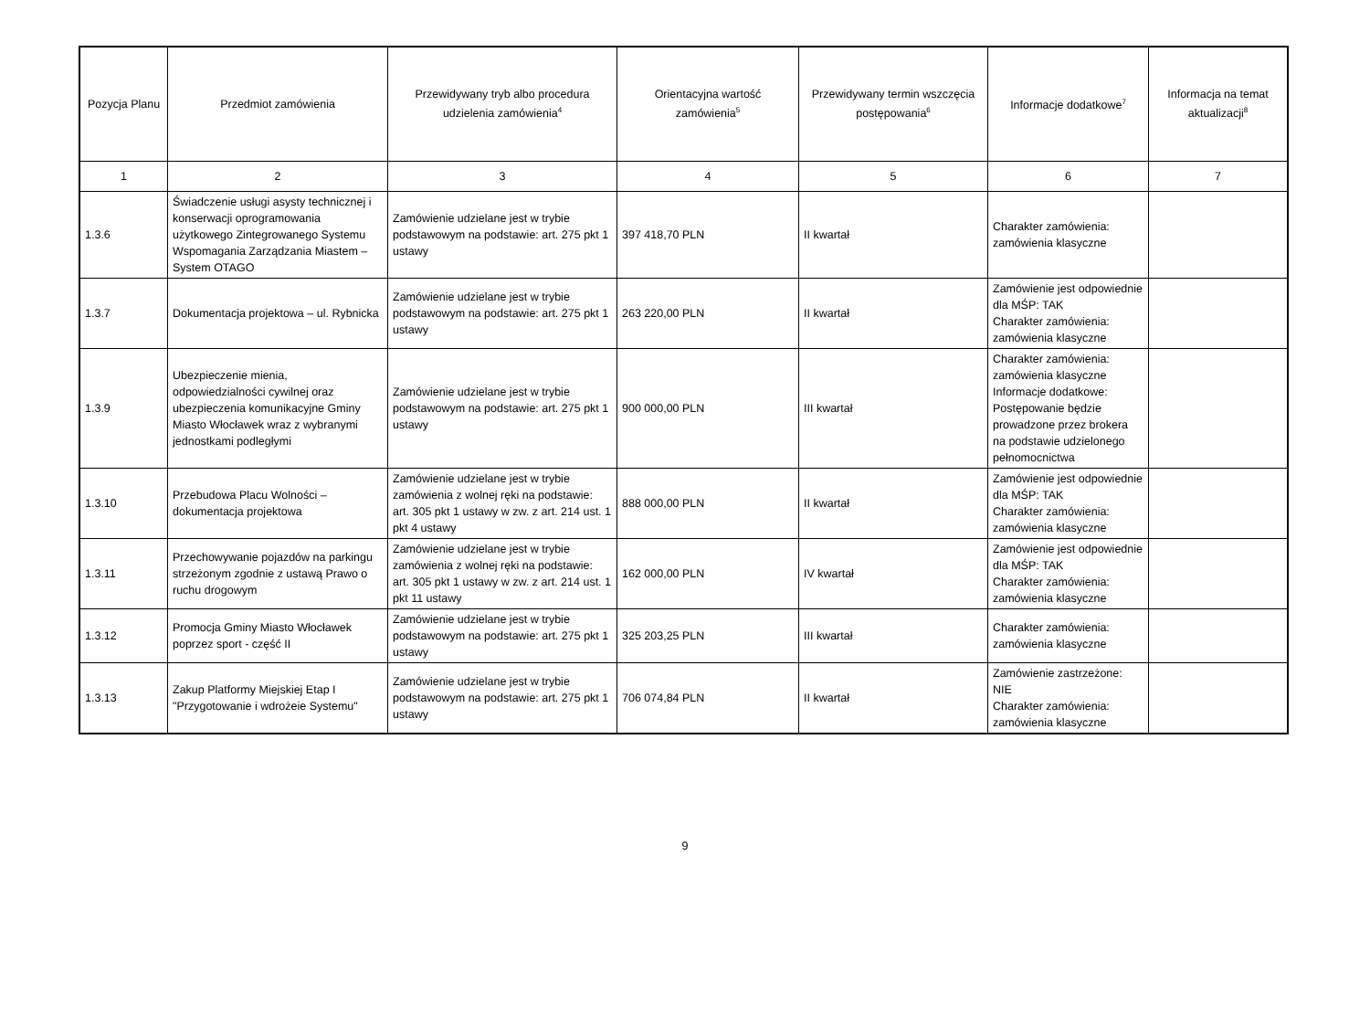| Pozycja Planu | Przedmiot zamówienia | Przewidywany tryb albo procedura udzielenia zamówienia<sup>4</sup> | Orientacyjna wartość zamówienia<sup>5</sup> | Przewidywany termin wszczęcia postępowania<sup>6</sup> | Informacje dodatkowe<sup>7</sup> | Informacja na temat aktualizacji<sup>8</sup> |
| --- | --- | --- | --- | --- | --- | --- |
| 1 | 2 | 3 | 4 | 5 | 6 | 7 |
| 1.3.6 | Świadczenie usługi asysty technicznej i konserwacji oprogramowania użytkowego Zintegrowanego Systemu Wspomagania Zarządzania Miastem – System OTAGO | Zamówienie udzielane jest w trybie podstawowym na podstawie: art. 275 pkt 1 ustawy | 397 418,70 PLN | II kwartał | Charakter zamówienia: zamówienia klasyczne | |
| 1.3.7 | Dokumentacja projektowa – ul. Rybnicka | Zamówienie udzielane jest w trybie podstawowym na podstawie: art. 275 pkt 1 ustawy | 263 220,00 PLN | II kwartał | Zamówienie jest odpowiednie dla MŚP: TAK Charakter zamówienia: zamówienia klasyczne | |
| 1.3.9 | Ubezpieczenie mienia, odpowiedzialności cywilnej oraz ubezpieczenia komunikacyjne Gminy Miasto Włocławek wraz z wybranymi jednostkami podległymi | Zamówienie udzielane jest w trybie podstawowym na podstawie: art. 275 pkt 1 ustawy | 900 000,00 PLN | III kwartał | Charakter zamówienia: zamówienia klasyczne Informacje dodatkowe: Postępowanie będzie prowadzone przez brokera na podstawie udzielonego pełnomocnictwa | |
| 1.3.10 | Przebudowa Placu Wolności – dokumentacja projektowa | Zamówienie udzielane jest w trybie zamówienia z wolnej ręki na podstawie: art. 305 pkt 1 ustawy w zw. z art. 214 ust. 1 pkt 4 ustawy | 888 000,00 PLN | II kwartał | Zamówienie jest odpowiednie dla MŚP: TAK Charakter zamówienia: zamówienia klasyczne | |
| 1.3.11 | Przechowywanie pojazdów na parkingu strzeżonym zgodnie z ustawą Prawo o ruchu drogowym | Zamówienie udzielane jest w trybie zamówienia z wolnej ręki na podstawie: art. 305 pkt 1 ustawy w zw. z art. 214 ust. 1 pkt 11 ustawy | 162 000,00 PLN | IV kwartał | Zamówienie jest odpowiednie dla MŚP: TAK Charakter zamówienia: zamówienia klasyczne | |
| 1.3.12 | Promocja Gminy Miasto Włocławek poprzez sport - część II | Zamówienie udzielane jest w trybie podstawowym na podstawie: art. 275 pkt 1 ustawy | 325 203,25 PLN | III kwartał | Charakter zamówienia: zamówienia klasyczne | |
| 1.3.13 | Zakup Platformy Miejskiej Etap I "Przygotowanie i wdrożeie Systemu" | Zamówienie udzielane jest w trybie podstawowym na podstawie: art. 275 pkt 1 ustawy | 706 074,84 PLN | II kwartał | Zamówienie zastrzeżone: NIE Charakter zamówienia: zamówienia klasyczne | |
9